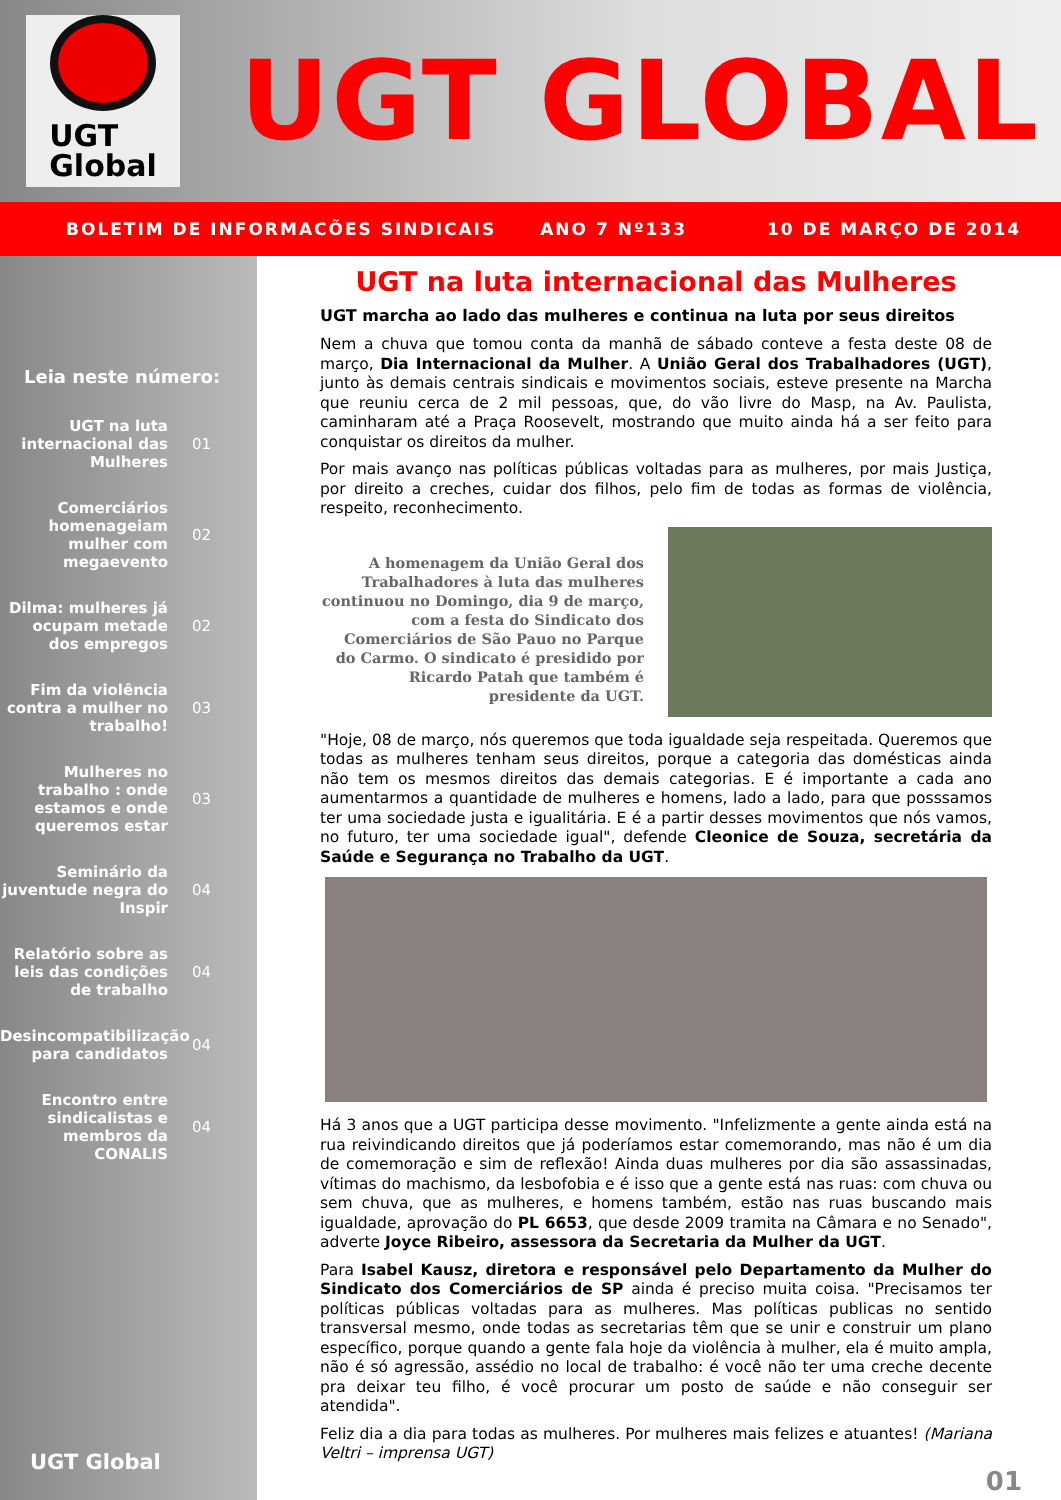UGT
Global
UGT GLOBAL
BOLETIM DE INFORMACÕES SINDICAIS ANO 7 Nº133 10 DE MARÇO DE 2014
Leia neste número:
UGT na luta internacional das Mulheres
01
Comerciários homenageiam mulher com megaevento
02
Dilma: mulheres já ocupam metade dos empregos
02
Fim da violência contra a mulher no trabalho!
03
Mulheres no trabalho : onde estamos e onde queremos estar
03
Seminário da juventude negra do Inspir
04
Relatório sobre as leis das condições de trabalho
04
Desincompatibilização para candidatos
04
Encontro entre sindicalistas e membros da CONALIS
04
UGT Global
UGT na luta internacional das Mulheres
UGT marcha ao lado das mulheres e continua na luta por seus direitos
Nem a chuva que tomou conta da manhã de sábado conteve a festa deste 08 de março, Dia Internacional da Mulher. A União Geral dos Trabalhadores (UGT), junto às demais centrais sindicais e movimentos sociais, esteve presente na Marcha que reuniu cerca de 2 mil pessoas, que, do vão livre do Masp, na Av. Paulista, caminharam até a Praça Roosevelt, mostrando que muito ainda há a ser feito para conquistar os direitos da mulher.
Por mais avanço nas políticas públicas voltadas para as mulheres, por mais Justiça, por direito a creches, cuidar dos filhos, pelo fim de todas as formas de violência, respeito, reconhecimento.
A homenagem da União Geral dos Trabalhadores à luta das mulheres continuou no Domingo, dia 9 de março, com a festa do Sindicato dos Comerciários de São Pauo no Parque do Carmo. O sindicato é presidido por Ricardo Patah que também é presidente da UGT.
"Hoje, 08 de março, nós queremos que toda igualdade seja respeitada. Queremos que todas as mulheres tenham seus direitos, porque a categoria das domésticas ainda não tem os mesmos direitos das demais categorias. E é importante a cada ano aumentarmos a quantidade de mulheres e homens, lado a lado, para que posssamos ter uma sociedade justa e igualitária. E é a partir desses movimentos que nós vamos, no futuro, ter uma sociedade igual", defende Cleonice de Souza, secretária da Saúde e Segurança no Trabalho da UGT.
Há 3 anos que a UGT participa desse movimento. "Infelizmente a gente ainda está na rua reivindicando direitos que já poderíamos estar comemorando, mas não é um dia de comemoração e sim de reflexão! Ainda duas mulheres por dia são assassinadas, vítimas do machismo, da lesbofobia e é isso que a gente está nas ruas: com chuva ou sem chuva, que as mulheres, e homens também, estão nas ruas buscando mais igualdade, aprovação do PL 6653, que desde 2009 tramita na Câmara e no Senado", adverte Joyce Ribeiro, assessora da Secretaria da Mulher da UGT.
Para Isabel Kausz, diretora e responsável pelo Departamento da Mulher do Sindicato dos Comerciários de SP ainda é preciso muita coisa. "Precisamos ter políticas públicas voltadas para as mulheres. Mas políticas publicas no sentido transversal mesmo, onde todas as secretarias têm que se unir e construir um plano específico, porque quando a gente fala hoje da violência à mulher, ela é muito ampla, não é só agressão, assédio no local de trabalho: é você não ter uma creche decente pra deixar teu filho, é você procurar um posto de saúde e não conseguir ser atendida".
Feliz dia a dia para todas as mulheres. Por mulheres mais felizes e atuantes! (Mariana Veltri – imprensa UGT)
01